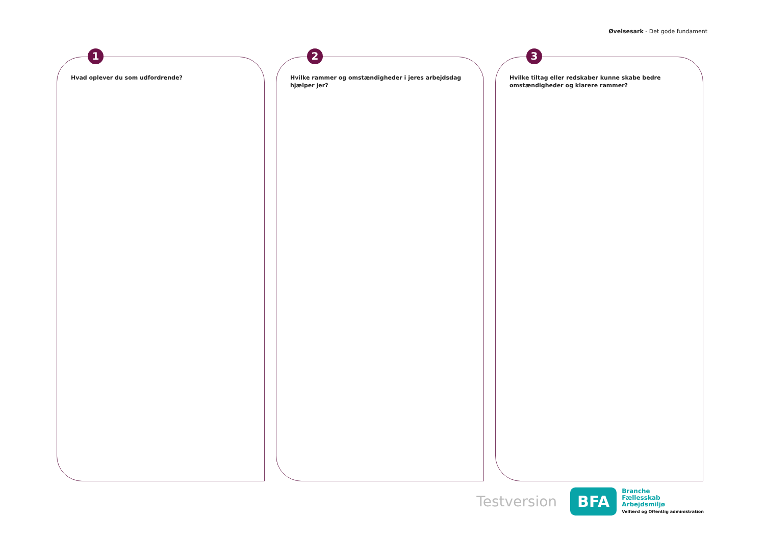Øvelsesark - Det gode fundament
1
Hvad oplever du som udfordrende?
2
Hvilke rammer og omstændigheder i jeres arbejdsdag hjælper jer?
3
Hvilke tiltag eller redskaber kunne skabe bedre omstændigheder og klarere rammer?
Testversion
BFA
Branche
Fællesskab
Arbejdsmiljø
Velfærd og Offentlig administration